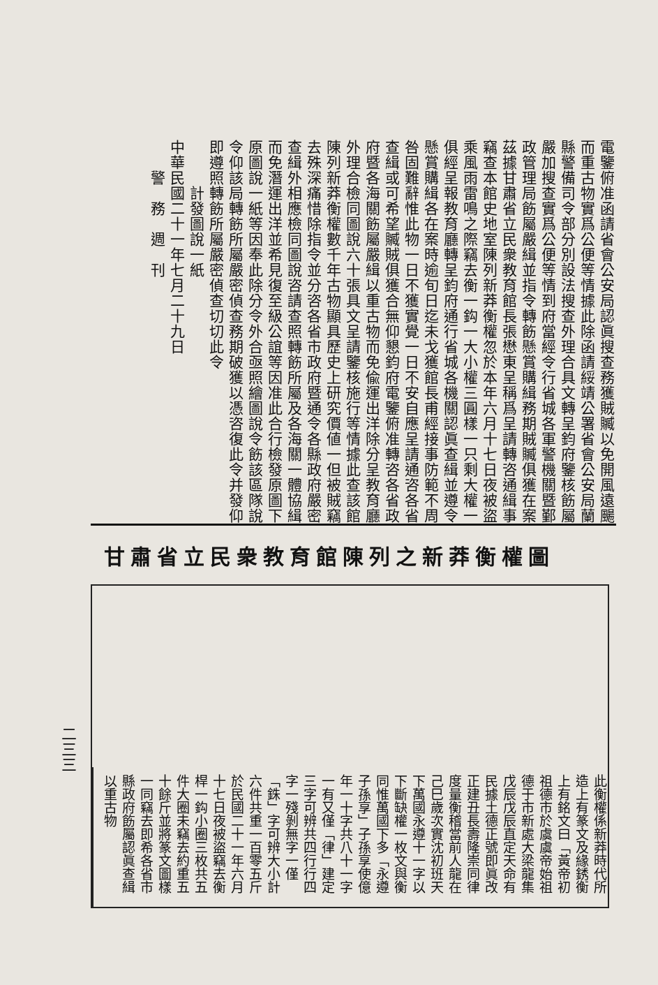電鑒俯准函請省會公安局認眞搜查務獲賊贓以免開風遠颺而重古物實爲公便等情據此除函請綏靖公署省會公安局蘭縣警備司令部分別設法搜查外理合具文轉呈鈞府鑒核飭屬嚴加搜查實爲公便等情到府當經令行省城各軍警機關暨鄞政管理局飭屬嚴緝並指令轉飭懸賞購緝務期賊贓俱獲在案茲據甘肅省立民衆教育館長張懋東呈稱爲呈請轉咨通緝事竊查本館史地室陳列新莽衡權忽於本年六月十七日夜被盜乘風雨雷鳴之際竊去衡一鈎一大小權三圓樣一只剩大權一俱經呈報教育廳轉呈鈞府通行省城各機關認眞查緝並遵令懸賞購緝各在案時逾旬日迄未戈獲館長甫經接事防範不周咎固難辭惟此物一日不獲實覺一日不安自應呈請通咨各省查緝或可希望贓賊俱獲合無仰懇鈞府電鑒俯准轉咨各省政府暨各海關飭屬嚴緝以重古物而免偸運出洋除分呈教育廳外理合檢同圖說六十張具文呈請鑒核施行等情據此查該館陳列新莽衡權數千年古物顯具歷史上研究價値一但被賊竊去殊深痛惜除指令並分咨各省市政府暨通令各縣政府嚴密查緝外相應檢同圖說咨請查照轉飭所屬及各海關一體協緝而免潛運出洋並希見復至級公誼等因准此合行檢發原圖下原圖說一紙等因奉此除分令外合亟照繪圖說令飭該區隊說令仰該局轉飭所屬嚴密偵查務期破獲以憑咨復此令并發仰即遵照轉飭所屬嚴密偵查切切此令
　　　計發圖說一紙
中華民國二十一年七月二十九日
　　警　務　週　刊
甘肅省立民衆教育館陳列之新莽衡權圖
此衡權係新莽時代所造上有篆文及緣銹衡上有銘文曰「黃帝初祖德市於虞虞帝始祖德于市新處大梁龍集戊辰戊辰直定天命有民據土德正號即眞改正建丑長壽隆崇同律度量衡稽當前人龍在己巳歲次實沈初班天下萬國永遵十一字以下斷缺權一枚文與衡同惟萬國下多「永遵子孫享」子孫享使億年一十字共八十一字一有又僅「律」建定三字可辨共四行行四字一殘剝無字一僅「銖」字可辨大小計六件共重一百零五斤於民國二十一年六月十七日夜被盜竊去衡桿一鈎小圈三枚共五件大圈未竊去約重五十餘斤並將篆文圖樣一同竊去即希各省市縣政府飭屬認眞查緝以重古物
二三三